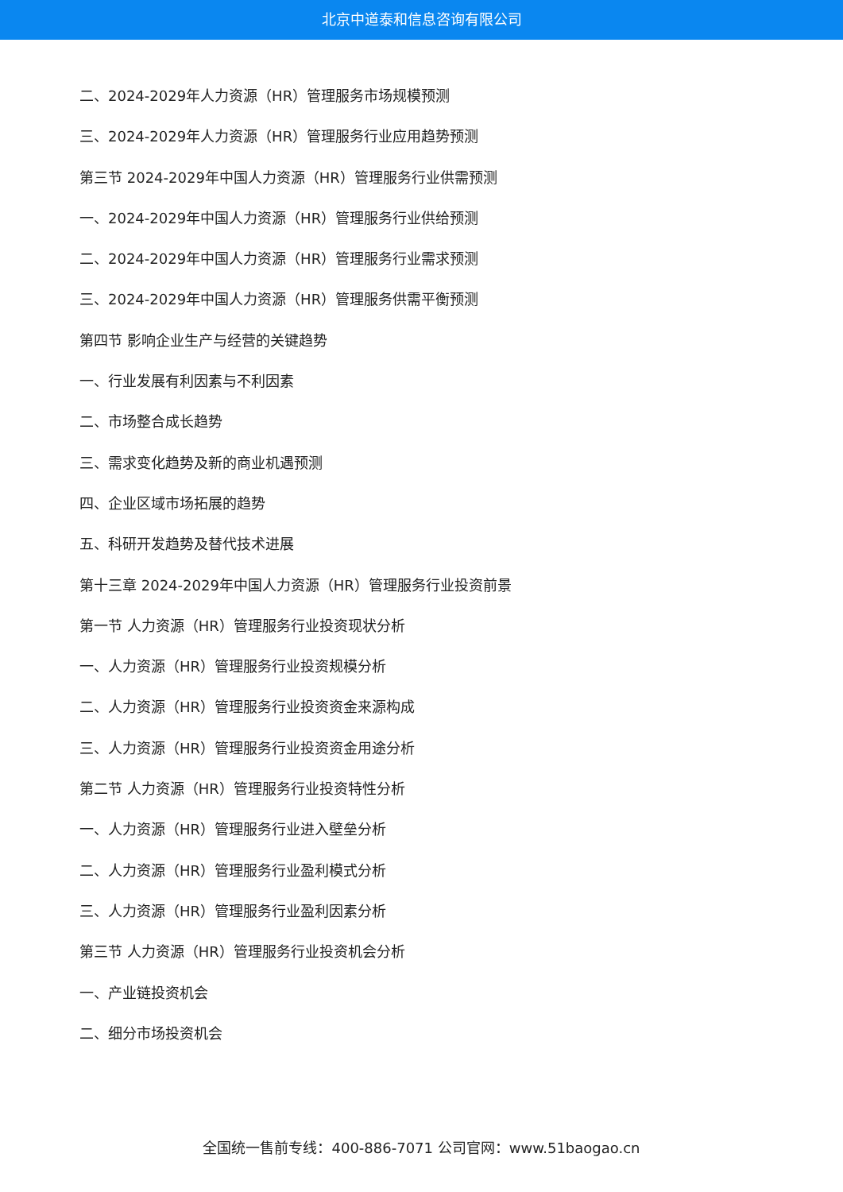北京中道泰和信息咨询有限公司
二、2024-2029年人力资源（HR）管理服务市场规模预测
三、2024-2029年人力资源（HR）管理服务行业应用趋势预测
第三节 2024-2029年中国人力资源（HR）管理服务行业供需预测
一、2024-2029年中国人力资源（HR）管理服务行业供给预测
二、2024-2029年中国人力资源（HR）管理服务行业需求预测
三、2024-2029年中国人力资源（HR）管理服务供需平衡预测
第四节 影响企业生产与经营的关键趋势
一、行业发展有利因素与不利因素
二、市场整合成长趋势
三、需求变化趋势及新的商业机遇预测
四、企业区域市场拓展的趋势
五、科研开发趋势及替代技术进展
第十三章 2024-2029年中国人力资源（HR）管理服务行业投资前景
第一节 人力资源（HR）管理服务行业投资现状分析
一、人力资源（HR）管理服务行业投资规模分析
二、人力资源（HR）管理服务行业投资资金来源构成
三、人力资源（HR）管理服务行业投资资金用途分析
第二节 人力资源（HR）管理服务行业投资特性分析
一、人力资源（HR）管理服务行业进入壁垒分析
二、人力资源（HR）管理服务行业盈利模式分析
三、人力资源（HR）管理服务行业盈利因素分析
第三节 人力资源（HR）管理服务行业投资机会分析
一、产业链投资机会
二、细分市场投资机会
全国统一售前专线：400-886-7071 公司官网：www.51baogao.cn